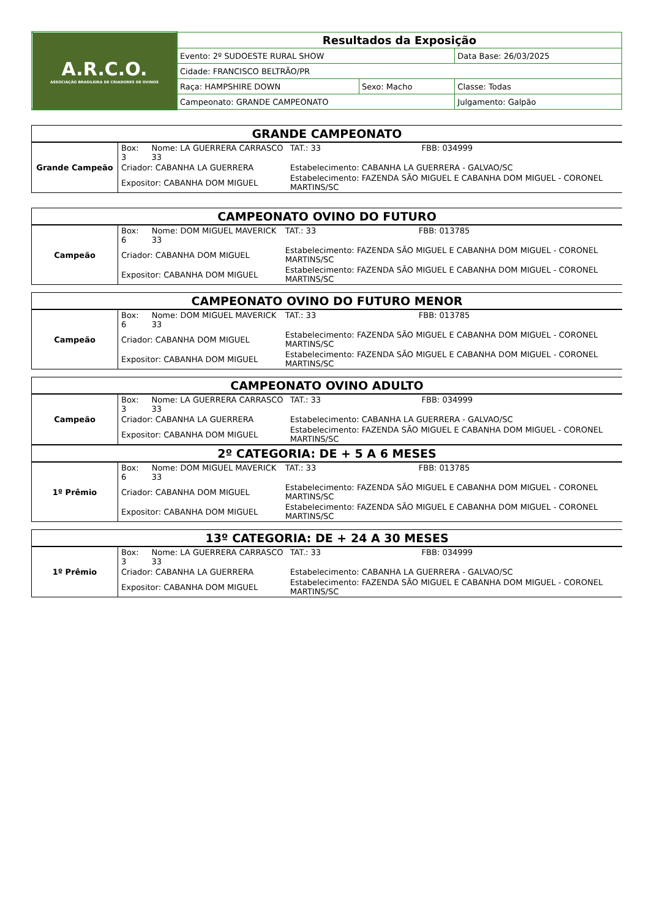| A.R.C.O. ASSOCIAÇÃO BRASILEIRA DE CRIADORES DE OVINOS | Resultados da Exposição | | |
| | Evento: 2º SUDOESTE RURAL SHOW | | Data Base: 26/03/2025 |
| | Cidade: FRANCISCO BELTRÃO/PR | | |
| | Raça: HAMPSHIRE DOWN | Sexo: Macho | Classe: Todas |
| | Campeonato: GRANDE CAMPEONATO | | Julgamento: Galpão |
| GRANDE CAMPEONATO | | | | |
| Grande Campeão | Box: 3 | Nome: LA GUERRERA CARRASCO 33 | TAT.: 33 | FBB: 034999 |
| | Criador: CABANHA LA GUERRERA | | Estabelecimento: CABANHA LA GUERRERA - GALVAO/SC | |
| | Expositor: CABANHA DOM MIGUEL | | Estabelecimento: FAZENDA SÃO MIGUEL E CABANHA DOM MIGUEL - CORONEL MARTINS/SC | |
| CAMPEONATO OVINO DO FUTURO | | | | |
| Campeão | Box: 6 | Nome: DOM MIGUEL MAVERICK 33 | TAT.: 33 | FBB: 013785 |
| | Criador: CABANHA DOM MIGUEL | | Estabelecimento: FAZENDA SÃO MIGUEL E CABANHA DOM MIGUEL - CORONEL MARTINS/SC | |
| | Expositor: CABANHA DOM MIGUEL | | Estabelecimento: FAZENDA SÃO MIGUEL E CABANHA DOM MIGUEL - CORONEL MARTINS/SC | |
| CAMPEONATO OVINO DO FUTURO MENOR | | | | |
| Campeão | Box: 6 | Nome: DOM MIGUEL MAVERICK 33 | TAT.: 33 | FBB: 013785 |
| | Criador: CABANHA DOM MIGUEL | | Estabelecimento: FAZENDA SÃO MIGUEL E CABANHA DOM MIGUEL - CORONEL MARTINS/SC | |
| | Expositor: CABANHA DOM MIGUEL | | Estabelecimento: FAZENDA SÃO MIGUEL E CABANHA DOM MIGUEL - CORONEL MARTINS/SC | |
| CAMPEONATO OVINO ADULTO | | | | |
| Campeão | Box: 3 | Nome: LA GUERRERA CARRASCO 33 | TAT.: 33 | FBB: 034999 |
| | Criador: CABANHA LA GUERRERA | | Estabelecimento: CABANHA LA GUERRERA - GALVAO/SC | |
| | Expositor: CABANHA DOM MIGUEL | | Estabelecimento: FAZENDA SÃO MIGUEL E CABANHA DOM MIGUEL - CORONEL MARTINS/SC | |
| 2º CATEGORIA: DE + 5 A 6 MESES | | | | |
| 1º Prêmio | Box: 6 | Nome: DOM MIGUEL MAVERICK 33 | TAT.: 33 | FBB: 013785 |
| | Criador: CABANHA DOM MIGUEL | | Estabelecimento: FAZENDA SÃO MIGUEL E CABANHA DOM MIGUEL - CORONEL MARTINS/SC | |
| | Expositor: CABANHA DOM MIGUEL | | Estabelecimento: FAZENDA SÃO MIGUEL E CABANHA DOM MIGUEL - CORONEL MARTINS/SC | |
| 13º CATEGORIA: DE + 24 A 30 MESES | | | | |
| 1º Prêmio | Box: 3 | Nome: LA GUERRERA CARRASCO 33 | TAT.: 33 | FBB: 034999 |
| | Criador: CABANHA LA GUERRERA | | Estabelecimento: CABANHA LA GUERRERA - GALVAO/SC | |
| | Expositor: CABANHA DOM MIGUEL | | Estabelecimento: FAZENDA SÃO MIGUEL E CABANHA DOM MIGUEL - CORONEL MARTINS/SC | |